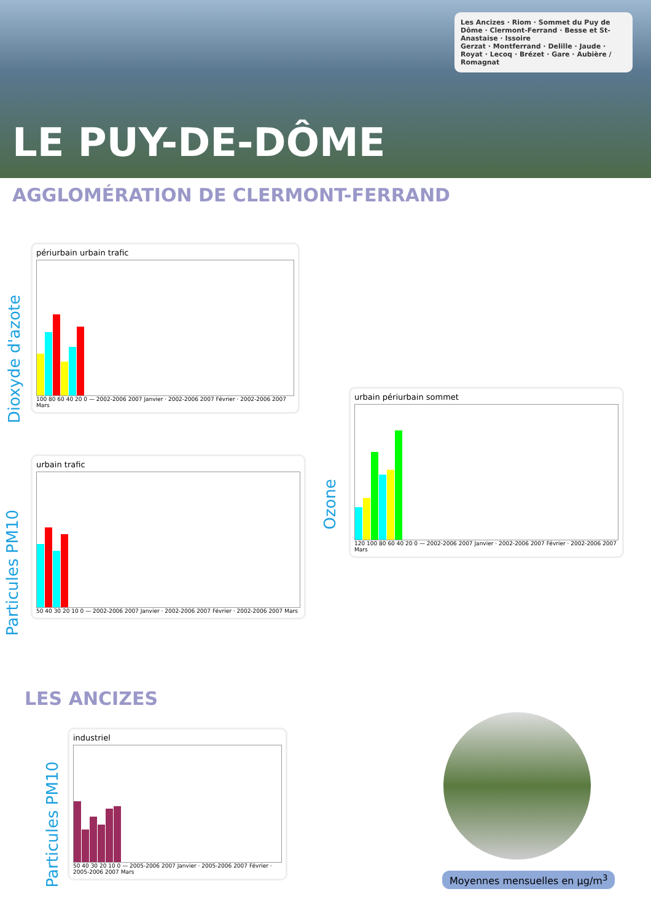LE PUY-DE-DÔME
Les Ancizes · Riom · Sommet du Puy de Dôme · Clermont-Ferrand · Besse et St-Anastaise · Issoire
Gerzat · Montferrand · Delille · Jaude · Royat · Lecoq · Brézet · Gare · Aubière / Romagnat
AGGLOMÉRATION DE CLERMONT-FERRAND
Dioxyde d'azote
périurbain urbain trafic
100 80 60 40 20 0 — 2002-2006 2007 Janvier · 2002-2006 2007 Février · 2002-2006 2007 Mars
Particules PM10
urbain trafic
50 40 30 20 10 0 — 2002-2006 2007 Janvier · 2002-2006 2007 Février · 2002-2006 2007 Mars
Ozone
urbain périurbain sommet
120 100 80 60 40 20 0 — 2002-2006 2007 Janvier · 2002-2006 2007 Février · 2002-2006 2007 Mars
LES ANCIZES
Particules PM10
industriel
50 40 30 20 10 0 — 2005-2006 2007 Janvier · 2005-2006 2007 Février · 2005-2006 2007 Mars
Moyennes mensuelles en µg/m<sup>3</sup>